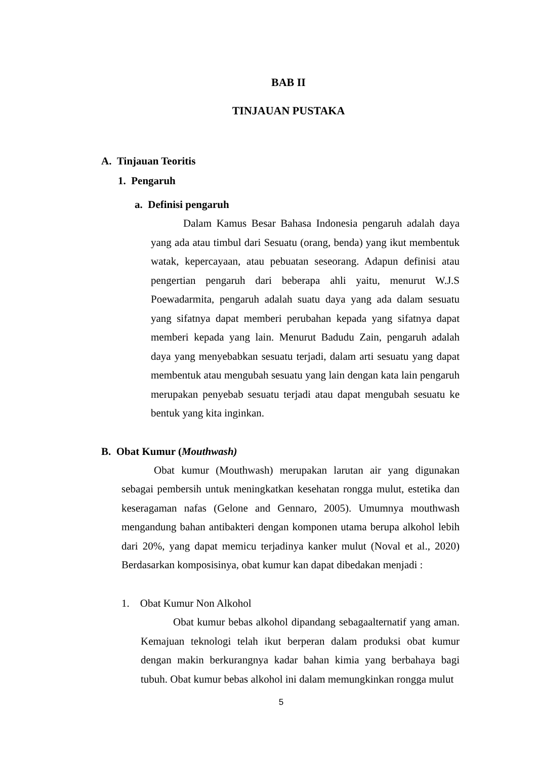BAB II
TINJAUAN PUSTAKA
A. Tinjauan Teoritis
1. Pengaruh
a. Definisi pengaruh
Dalam Kamus Besar Bahasa Indonesia pengaruh adalah daya yang ada atau timbul dari Sesuatu (orang, benda) yang ikut membentuk watak, kepercayaan, atau pebuatan seseorang. Adapun definisi atau pengertian pengaruh dari beberapa ahli yaitu, menurut W.J.S Poewadarmita, pengaruh adalah suatu daya yang ada dalam sesuatu yang sifatnya dapat memberi perubahan kepada yang sifatnya dapat memberi kepada yang lain. Menurut Badudu Zain, pengaruh adalah daya yang menyebabkan sesuatu terjadi, dalam arti sesuatu yang dapat membentuk atau mengubah sesuatu yang lain dengan kata lain pengaruh merupakan penyebab sesuatu terjadi atau dapat mengubah sesuatu ke bentuk yang kita inginkan.
B. Obat Kumur (Mouthwash)
Obat kumur (Mouthwash) merupakan larutan air yang digunakan sebagai pembersih untuk meningkatkan kesehatan rongga mulut, estetika dan keseragaman nafas (Gelone and Gennaro, 2005). Umumnya mouthwash mengandung bahan antibakteri dengan komponen utama berupa alkohol lebih dari 20%, yang dapat memicu terjadinya kanker mulut (Noval et al., 2020) Berdasarkan komposisinya, obat kumur kan dapat dibedakan menjadi :
1. Obat Kumur Non Alkohol
Obat kumur bebas alkohol dipandang sebagaalternatif yang aman. Kemajuan teknologi telah ikut berperan dalam produksi obat kumur dengan makin berkurangnya kadar bahan kimia yang berbahaya bagi tubuh. Obat kumur bebas alkohol ini dalam memungkinkan rongga mulut
5